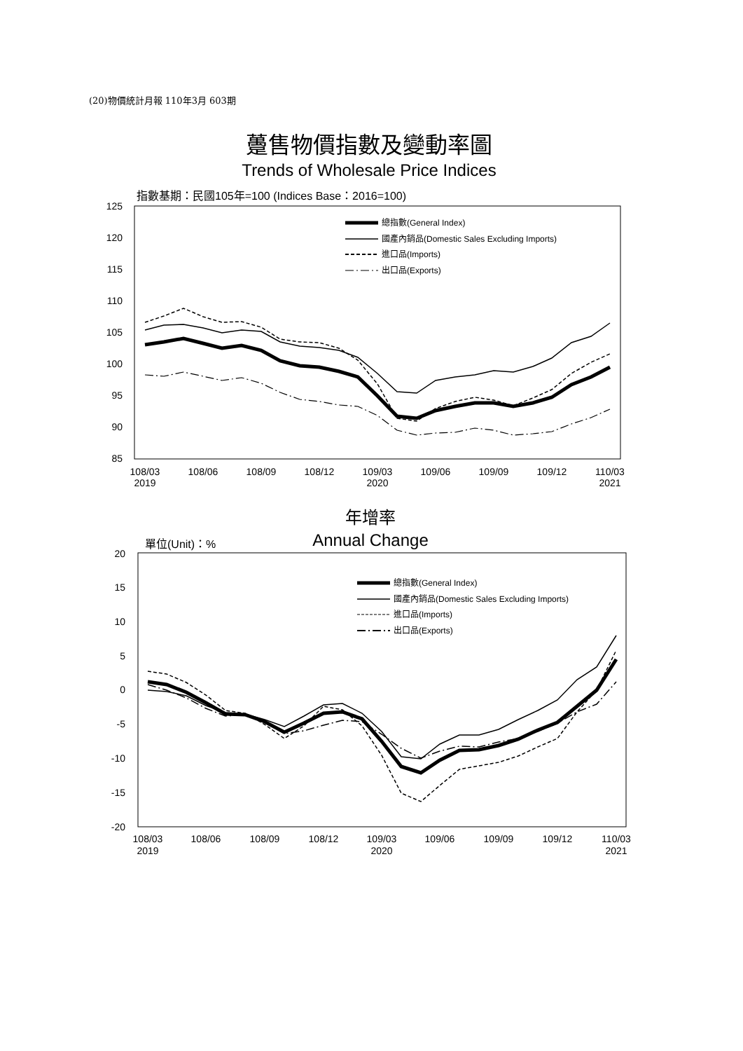(20)物價統計月報 110年3月 603期
躉售物價指數及變動率圖
Trends of Wholesale Price Indices
指數基期：民國105年=100 (Indices Base：2016=100)
125
120
115
110
105
100
95
90
85
108/03
2019
108/06
108/09
108/12
109/03
2020
109/06
109/09
109/12
110/03
2021
總指數(General Index)
國產內銷品(Domestic Sales Excluding Imports)
進口品(Imports)
出口品(Exports)
年增率
Annual Change
單位(Unit)：%
20
15
10
5
0
-5
-10
-15
-20
108/03
2019
108/06
108/09
108/12
109/03
2020
109/06
109/09
109/12
110/03
2021
總指數(General Index)
國產內銷品(Domestic Sales Excluding Imports)
進口品(Imports)
出口品(Exports)